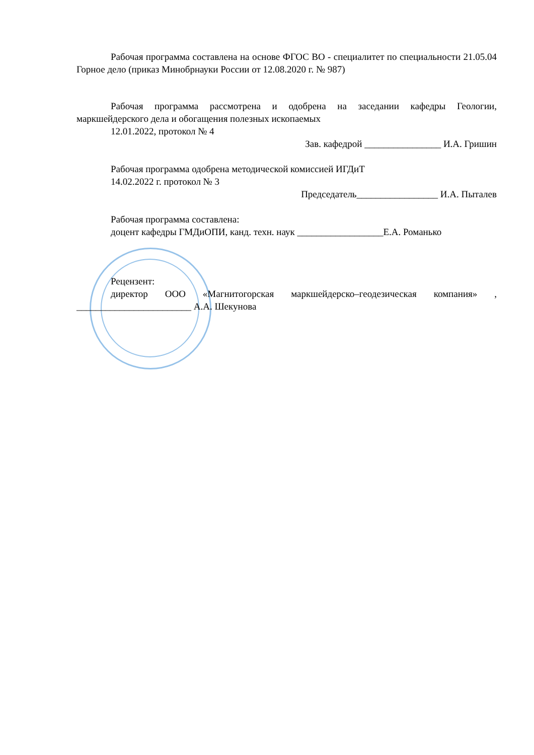Рабочая программа составлена на основе ФГОС ВО - специалитет по специальности 21.05.04 Горное дело (приказ Минобрнауки России от 12.08.2020 г. № 987)
Рабочая программа рассмотрена и одобрена на заседании кафедры Геологии, маркшейдерского дела и обогащения полезных ископаемых
12.01.2022, протокол № 4
Зав. кафедрой ________________ И.А. Гришин
Рабочая программа одобрена методической комиссией ИГДиТ
14.02.2022 г. протокол № 3
Председатель_________________ И.А. Пыталев
Рабочая программа составлена:
доцент кафедры ГМДиОПИ, канд. техн. наук __________________Е.А. Романько
Рецензент:
директор ООО «Магнитогорская маркшейдерско–геодезическая компания» , ________________________ А.А. Шекунова